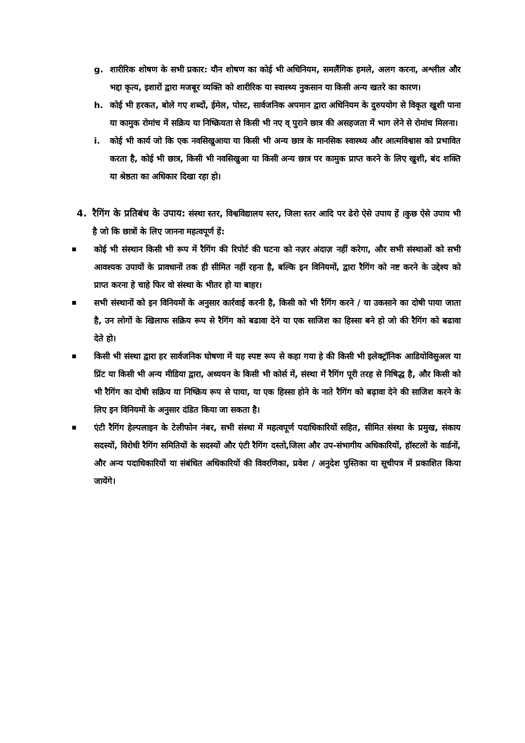g. शारीरिक शोषण के सभी प्रकार: यौन शोषण का कोई भी अधिनियम, समलैंगिक हमले, अलग करना, अश्लील और भद्दा कृत्य, इशारों द्वारा मजबूर व्यक्ति को शारीरिक या स्वास्थ्य नुकसान या किसी अन्य खतरे का कारण।
h. कोई भी हरकत, बोले गए शब्दों, ईमेल, पोस्ट, सार्वजनिक अपमान द्वारा अधिनियम के दुरुपयोग से विकृत खुशी पाना या कामुक रोमांच में सक्रिय या निष्क्रियता से किसी भी नए व् पुराने छात्र की असहजता में भाग लेने से रोमांच मिलना।
i. कोई भी कार्य जो कि एक नवसिखुआया या किसी भी अन्य छात्र के मानसिक स्वास्थ्य और आत्मविश्वास को प्रभावित करता है, कोई भी छात्र, किसी भी नवसिखुआ या किसी अन्य छात्र पर कामुक प्राप्त करने के लिए खुशी, बंद शक्ति या श्रेष्ठता का अधिकार दिखा रहा हो।
4. रैगिंग के प्रतिबंध के उपाय: संस्था स्तर, विश्वविद्यालय स्तर, जिला स्तर आदि पर ढेरो ऐसे उपाय हें ।कुछ ऐसे उपाय भी है जो कि छात्रों के लिए जानना महत्वपूर्ण हें:
■
कोई भी संस्थान किसी भी रूप में रैगिंग की रिपोर्ट की घटना को नज़र अंदाज़ नहीं करेगा, और सभी संस्थाओं को सभी आवश्यक उपायों के प्रावधानों तक ही सीमित नहीं रहना है, बल्कि इन विनियमों, द्वारा रैगिंग को नष्ट करने के उद्देश्य को प्राप्त करना हे चाहे फिर वो संस्था के भीतर हो या बाहर।
■
सभी संस्थानों को इन विनियमों के अनुसार कार्रवाई करनी है, किसी को भी रैगिंग करने / या उकसाने का दोषी पाया जाता है, उन लोगों के खिलाफ सक्रिय रूप से रैगिंग को बढावा देने या एक साजिश का हिस्सा बने हो जो की रैगिंग को बढावा देते हो।
■
किसी भी संस्था द्वारा हर सार्वजनिक घोषणा में यह स्पष्ट रूप से कहा गया हे की किसी भी इलेक्ट्रॉनिक आडियोविसुअल या प्रिंट या किसी भी अन्य मीडिया द्वारा, अध्ययन के किसी भी कोर्स में, संस्था में रैगिंग पूरी तरह से निषिद्ध है, और किसी को भी रैगिंग का दोषी सक्रिय या निष्क्रिय रूप से पाया, या एक हिस्सा होने के नाते रैगिंग को बढ़ावा देने की साजिश करने के लिए इन विनियमों के अनुसार दंडित किया जा सकता है।
■
एंटी रैगिंग हेल्पलाइन के टेलीफोन नंबर, सभी संस्था में महत्वपूर्ण पदाधिकारियों सहित, सीमित संस्था के प्रमुख, संकाय सदस्यों, विरोधी रैगिंग समितियों के सदस्यों और एंटी रैगिंग दस्तो,जिला और उप-संभागीय अधिकारियों, हॉस्टलों के वार्डनों, और अन्य पदाधिकारियों या संबंधित अधिकारियों की विवरणिका, प्रवेश / अनुदेश पुस्तिका या सूचीपत्र में प्रकाशित किया जायेंगे।